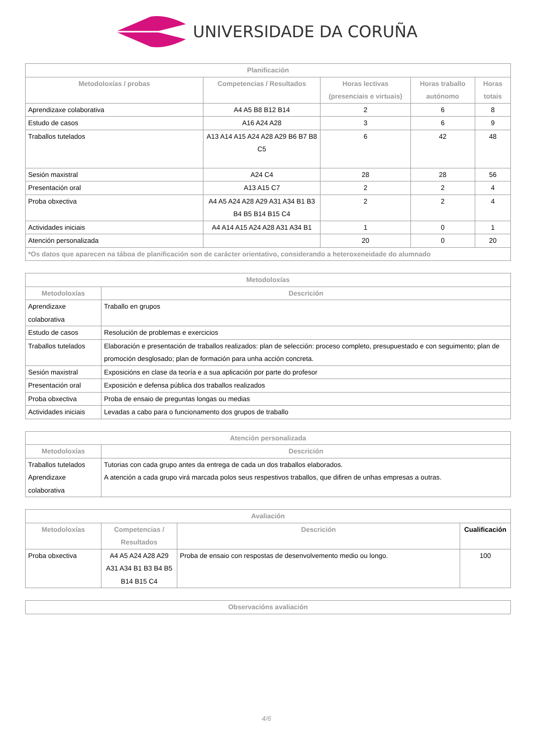UNIVERSIDADE DA CORUÑA
| Planificación | | | | |
| --- | --- | --- | --- | --- |
| Metodoloxías / probas | Competencias / Resultados | Horas lectivas (presenciais e virtuais) | Horas traballo autónomo | Horas totais |
| Aprendizaxe colaborativa | A4 A5 B8 B12 B14 | 2 | 6 | 8 |
| Estudo de casos | A16 A24 A28 | 3 | 6 | 9 |
| Traballos tutelados | A13 A14 A15 A24 A28 A29 B6 B7 B8 C5 | 6 | 42 | 48 |
| Sesión maxistral | A24 C4 | 28 | 28 | 56 |
| Presentación oral | A13 A15 C7 | 2 | 2 | 4 |
| Proba obxectiva | A4 A5 A24 A28 A29 A31 A34 B1 B3 B4 B5 B14 B15 C4 | 2 | 2 | 4 |
| Actividades iniciais | A4 A14 A15 A24 A28 A31 A34 B1 | 1 | 0 | 1 |
| Atención personalizada | | 20 | 0 | 20 |
| *Os datos que aparecen na táboa de planificación son de carácter orientativo, considerando a heteroxeneidade do alumnado | | | | |
| Metodoloxías | |
| --- | --- |
| Metodoloxías | Descrición |
| Aprendizaxe colaborativa | Traballo en grupos |
| Estudo de casos | Resolución de problemas e exercicios |
| Traballos tutelados | Elaboración e presentación de traballos realizados: plan de selección: proceso completo, presupuestado e con seguimento; plan de promoción desglosado; plan de formación para unha acción concreta. |
| Sesión maxistral | Exposicións en clase da teoría e a sua aplicación por parte do profesor |
| Presentación oral | Exposición e defensa pública dos traballos realizados |
| Proba obxectiva | Proba de ensaio de preguntas longas ou medias |
| Actividades iniciais | Levadas a cabo para o funcionamento dos grupos de traballo |
| Atención personalizada | |
| --- | --- |
| Metodoloxías | Descrición |
| Traballos tutelados Aprendizaxe colaborativa | Tutorias con cada grupo antes da entrega de cada un dos traballos elaborados. A atención a cada grupo virá marcada polos seus respestivos traballos, que difiren de unhas empresas a outras. |
| Avaliación | | | |
| --- | --- | --- | --- |
| Metodoloxías | Competencias / Resultados | Descrición | Cualificación |
| Proba obxectiva | A4 A5 A24 A28 A29 A31 A34 B1 B3 B4 B5 B14 B15 C4 | Proba de ensaio con respostas de desenvolvemento medio ou longo. | 100 |
| Observacións avaliación |
| --- |
4/6